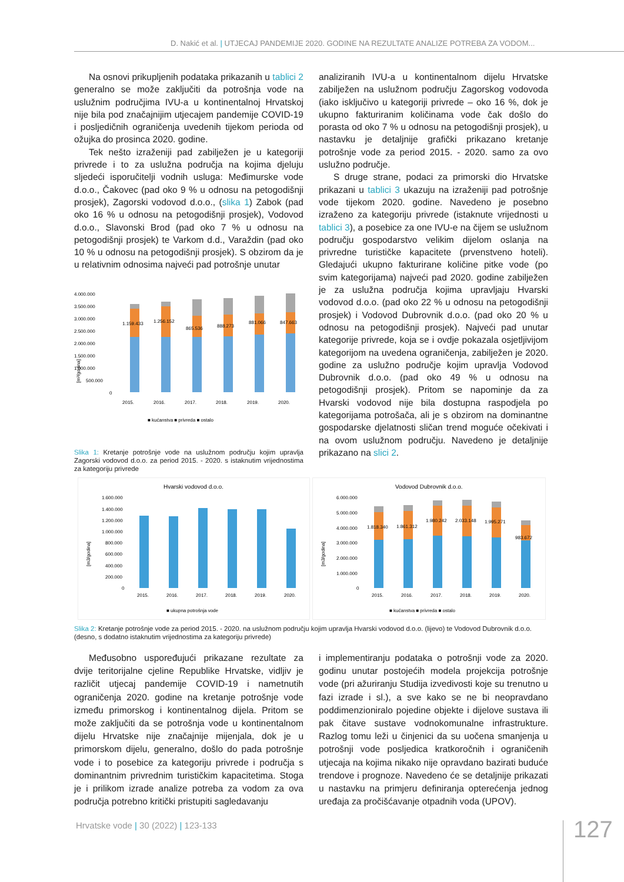D. Nakić et al. | UTJECAJ PANDEMIJE 2020. GODINE NA REZULTATE ANALIZE POTREBA ZA VODOM...
Na osnovi prikupljenih podataka prikazanih u tablici 2 generalno se može zaključiti da potrošnja vode na uslužnim područjima IVU-a u kontinentalnoj Hrvatskoj nije bila pod značajnijim utjecajem pandemije COVID-19 i posljedičnih ograničenja uvedenih tijekom perioda od ožujka do prosinca 2020. godine.
Tek nešto izraženiji pad zabilježen je u kategoriji privrede i to za uslužna područja na kojima djeluju sljedeći isporučitelji vodnih usluga: Međimurske vode d.o.o., Čakovec (pad oko 9 % u odnosu na petogodišnji prosjek), Zagorski vodovod d.o.o., (slika 1) Zabok (pad oko 16 % u odnosu na petogodišnji prosjek), Vodovod d.o.o., Slavonski Brod (pad oko 7 % u odnosu na petogodišnji prosjek) te Varkom d.d., Varaždin (pad oko 10 % u odnosu na petogodišnji prosjek). S obzirom da je u relativnim odnosima najveći pad potrošnje unutar
4.000.000
3.500.000
3.000.000
2.500.000
2.000.000
1.500.000
1.000.000
500.000
0
[m³/godina]
2015.
2016.
2017.
2018.
2019.
2020.
1.159.433
1.256.152
865.536
888.273
881.066
847.663
■ kućanstva ■ privreda ■ ostalo
Slika 1: Kretanje potrošnje vode na uslužnom području kojim upravlja Zagorski vodovod d.o.o. za period 2015. - 2020. s istaknutim vrijednostima za kategoriju privrede
analiziranih IVU-a u kontinentalnom dijelu Hrvatske zabilježen na uslužnom području Zagorskog vodovoda (iako isključivo u kategoriji privrede – oko 16 %, dok je ukupno fakturiranim količinama vode čak došlo do porasta od oko 7 % u odnosu na petogodišnji prosjek), u nastavku je detaljnije grafički prikazano kretanje potrošnje vode za period 2015. - 2020. samo za ovo uslužno područje.
S druge strane, podaci za primorski dio Hrvatske prikazani u tablici 3 ukazuju na izraženiji pad potrošnje vode tijekom 2020. godine. Navedeno je posebno izraženo za kategoriju privrede (istaknute vrijednosti u tablici 3), a posebice za one IVU-e na čijem se uslužnom području gospodarstvo velikim dijelom oslanja na privredne turističke kapacitete (prvenstveno hoteli). Gledajući ukupno fakturirane količine pitke vode (po svim kategorijama) najveći pad 2020. godine zabilježen je za uslužna područja kojima upravljaju Hvarski vodovod d.o.o. (pad oko 22 % u odnosu na petogodišnji prosjek) i Vodovod Dubrovnik d.o.o. (pad oko 20 % u odnosu na petogodišnji prosjek). Najveći pad unutar kategorije privrede, koja se i ovdje pokazala osjetljivijom kategorijom na uvedena ograničenja, zabilježen je 2020. godine za uslužno područje kojim upravlja Vodovod Dubrovnik d.o.o. (pad oko 49 % u odnosu na petogodišnji prosjek). Pritom se napominje da za Hvarski vodovod nije bila dostupna raspodjela po kategorijama potrošača, ali je s obzirom na dominantne gospodarske djelatnosti sličan trend moguće očekivati i na ovom uslužnom području. Navedeno je detaljnije prikazano na slici 2.
Hvarski vodovod d.o.o.
1.600.000
1.400.000
1.200.000
1.000.000
800.000
600.000
400.000
200.000
0
[m3/godina]
2015.
2016.
2017.
2018.
2019.
2020.
■ ukupna potrošnja vode
Vodovod Dubrovnik d.o.o.
6.000.000
5.000.000
4.000.000
3.000.000
2.000.000
1.000.000
0
[m3/godina]
1.818.340
1.861.312
1.980.242
2.033.148
1.995.271
983.672
2015.
2016.
2017.
2018.
2019.
2020.
■ kućanstva ■ privreda ■ ostalo
Slika 2: Kretanje potrošnje vode za period 2015. - 2020. na uslužnom području kojim upravlja Hvarski vodovod d.o.o. (lijevo) te Vodovod Dubrovnik d.o.o. (desno, s dodatno istaknutim vrijednostima za kategoriju privrede)
Međusobno uspoređujući prikazane rezultate za dvije teritorijalne cjeline Republike Hrvatske, vidljiv je različit utjecaj pandemije COVID-19 i nametnutih ograničenja 2020. godine na kretanje potrošnje vode između primorskog i kontinentalnog dijela. Pritom se može zaključiti da se potrošnja vode u kontinentalnom dijelu Hrvatske nije značajnije mijenjala, dok je u primorskom dijelu, generalno, došlo do pada potrošnje vode i to posebice za kategoriju privrede i područja s dominantnim privrednim turističkim kapacitetima. Stoga je i prilikom izrade analize potreba za vodom za ova područja potrebno kritički pristupiti sagledavanju
i implementiranju podataka o potrošnji vode za 2020. godinu unutar postojećih modela projekcija potrošnje vode (pri ažuriranju Studija izvedivosti koje su trenutno u fazi izrade i sl.), a sve kako se ne bi neopravdano poddimenzioniralo pojedine objekte i dijelove sustava ili pak čitave sustave vodnokomunalne infrastrukture. Razlog tomu leži u činjenici da su uočena smanjenja u potrošnji vode posljedica kratkoročnih i ograničenih utjecaja na kojima nikako nije opravdano bazirati buduće trendove i prognoze. Navedeno će se detaljnije prikazati u nastavku na primjeru definiranja opterećenja jednog uređaja za pročišćavanje otpadnih voda (UPOV).
Hrvatske vode | 30 (2022) | 123-133
127